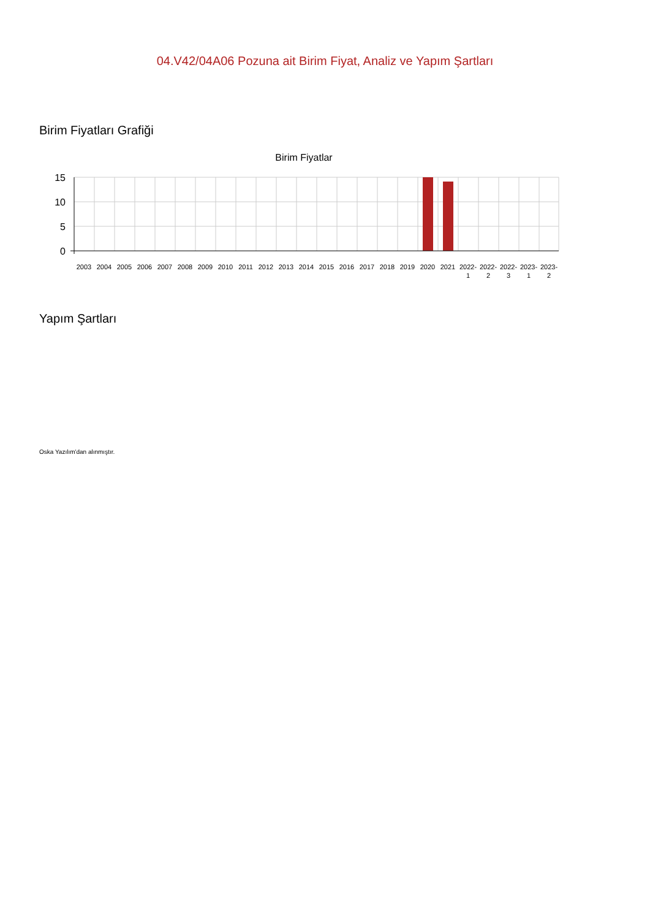04.V42/04A06 Pozuna ait Birim Fiyat, Analiz ve Yapım Şartları
Birim Fiyatları Grafiği
Birim Fiyatlar
15
10
5
0
2003
2004
2005
2006
2007
2008
2009
2010
2011
2012
2013
2014
2015
2016
2017
2018
2019
2020
2021
2022-
1
2022-
2
2022-
3
2023-
1
2023-
2
Yapım Şartları
Oska Yazılım'dan alınmıştır.